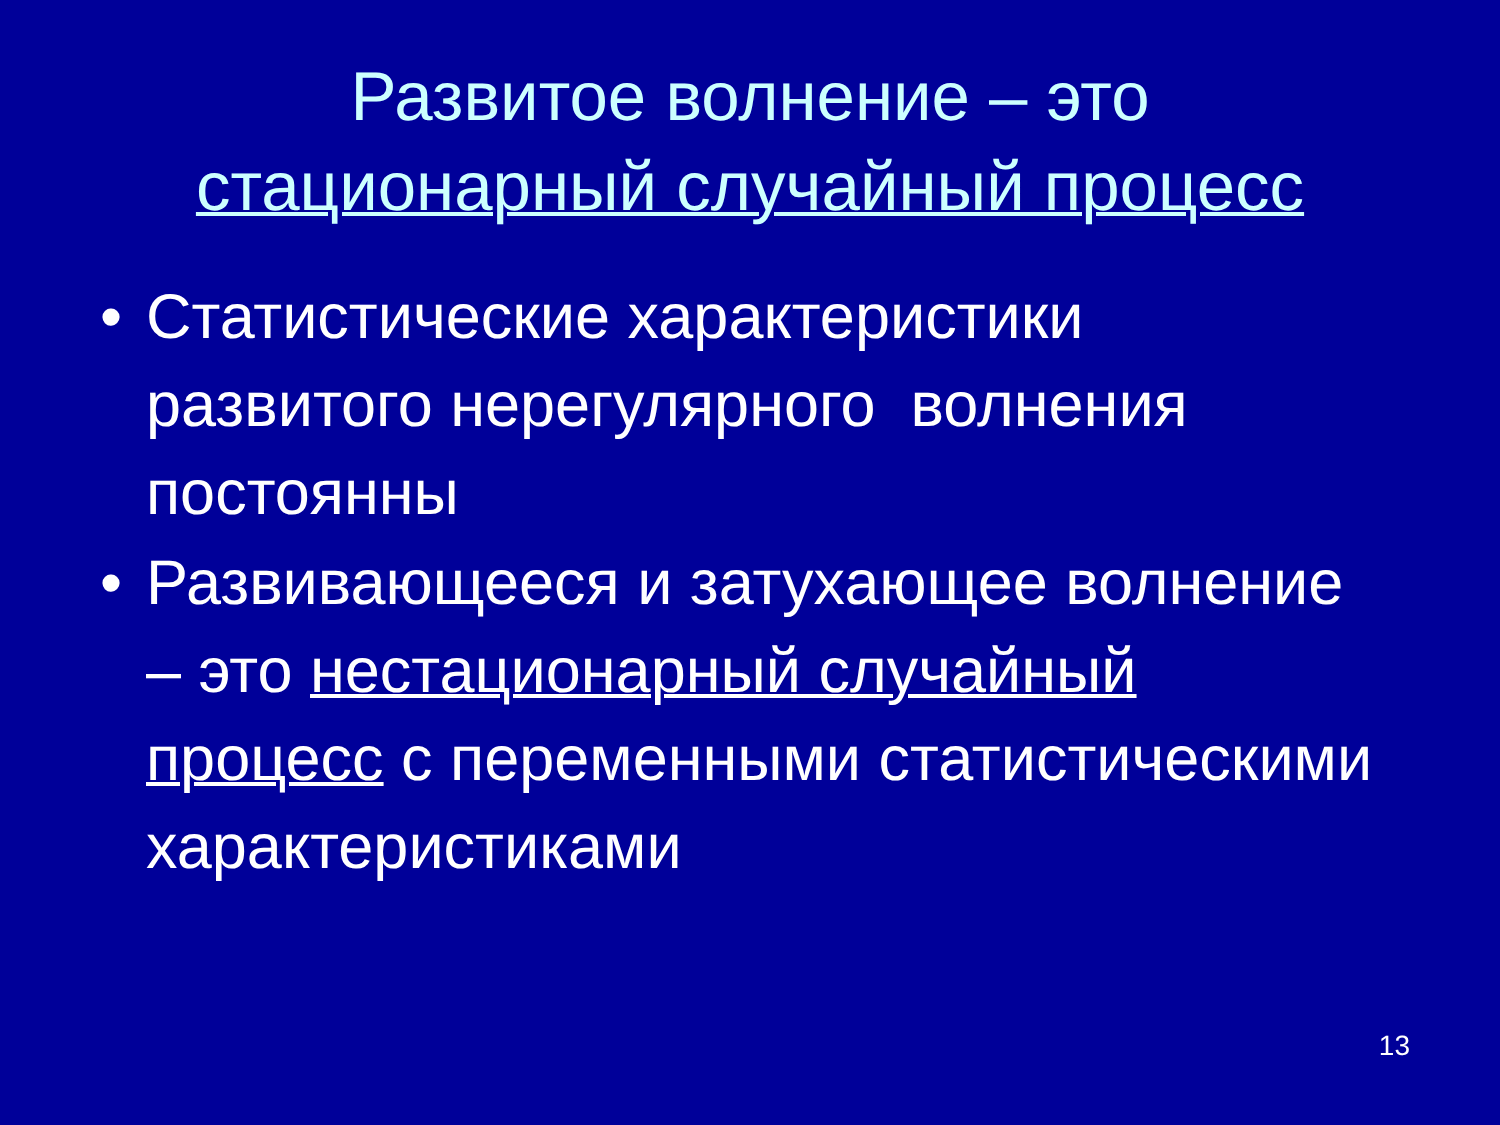Развитое волнение – это
стационарный случайный процесс
• Статистические характеристики развитого нерегулярного волнения постоянны
• Развивающееся и затухающее волнение – это нестационарный случайный процесс с переменными статистическими характеристиками
13